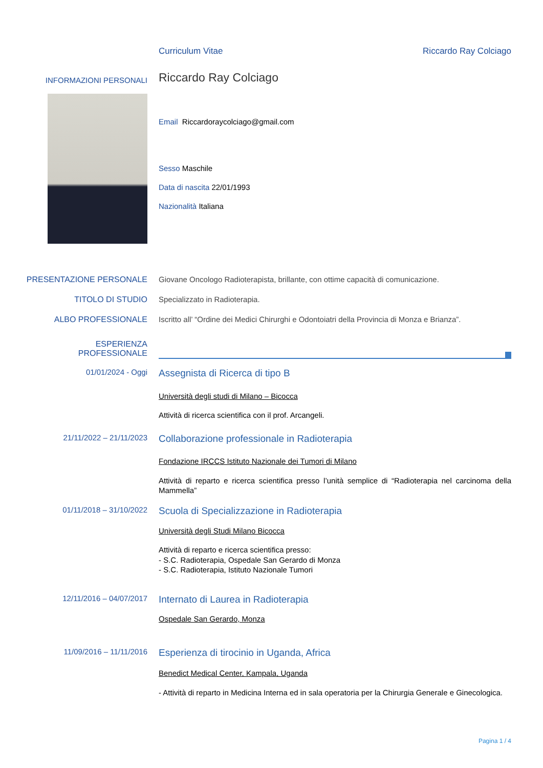Curriculum Vitae Riccardo Ray Colciago
INFORMAZIONI PERSONALI
Riccardo Ray Colciago
Email Riccardoraycolciago@gmail.com
Sesso Maschile
Data di nascita 22/01/1993
Nazionalità Italiana
PRESENTAZIONE PERSONALE Giovane Oncologo Radioterapista, brillante, con ottime capacità di comunicazione.
TITOLO DI STUDIO Specializzato in Radioterapia.
ALBO PROFESSIONALE Iscritto all’ “Ordine dei Medici Chirurghi e Odontoiatri della Provincia di Monza e Brianza”.
ESPERIENZA
PROFESSIONALE
01/01/2024 - Oggi
Assegnista di Ricerca di tipo B
Università degli studi di Milano – Bicocca
Attività di ricerca scientifica con il prof. Arcangeli.
21/11/2022 – 21/11/2023
Collaborazione professionale in Radioterapia
Fondazione IRCCS Istituto Nazionale dei Tumori di Milano
Attività di reparto e ricerca scientifica presso l’unità semplice di “Radioterapia nel carcinoma della Mammella”
01/11/2018 – 31/10/2022
Scuola di Specializzazione in Radioterapia
Università degli Studi Milano Bicocca
Attività di reparto e ricerca scientifica presso:
- S.C. Radioterapia, Ospedale San Gerardo di Monza
- S.C. Radioterapia, Istituto Nazionale Tumori
12/11/2016 – 04/07/2017
Internato di Laurea in Radioterapia
Ospedale San Gerardo, Monza
11/09/2016 – 11/11/2016
Esperienza di tirocinio in Uganda, Africa
Benedict Medical Center, Kampala, Uganda
- Attività di reparto in Medicina Interna ed in sala operatoria per la Chirurgia Generale e Ginecologica.
Pagina 1 / 4